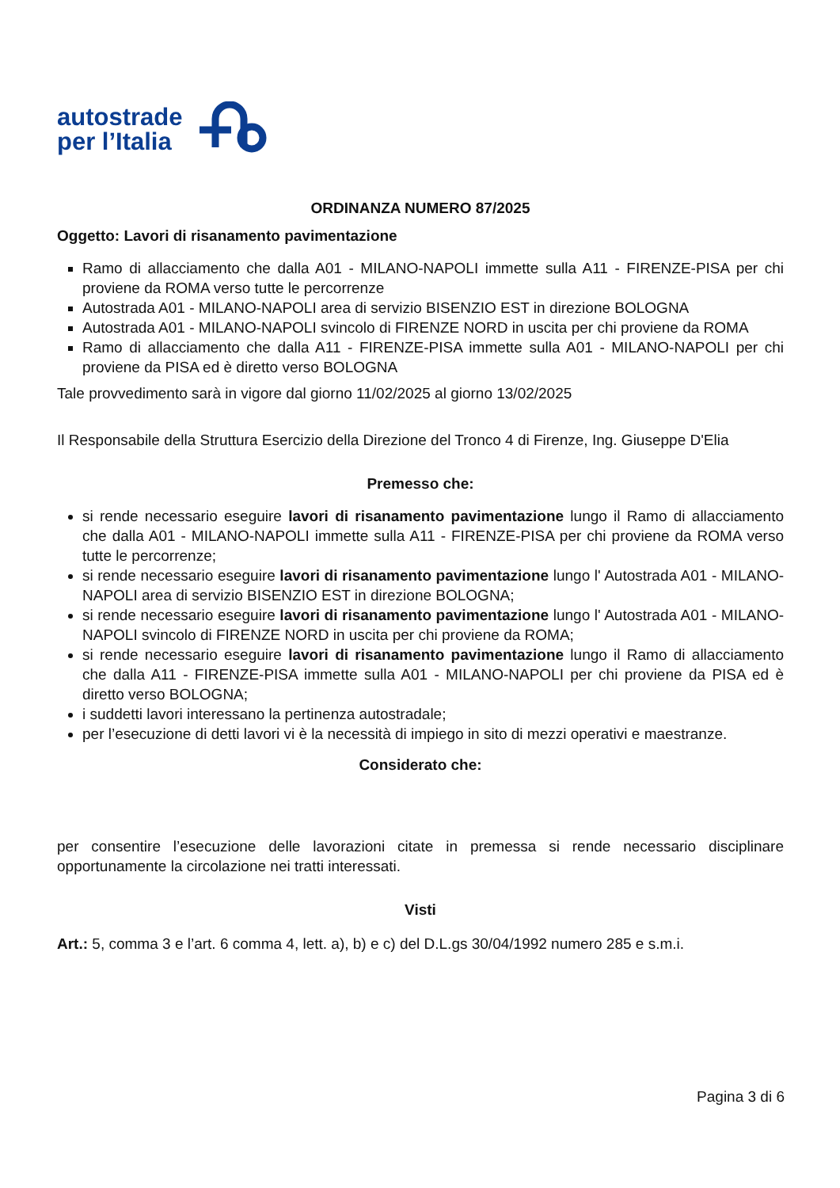autostrade
per l’Italia
ORDINANZA NUMERO 87/2025
Oggetto: Lavori di risanamento pavimentazione
Ramo di allacciamento che dalla A01 - MILANO-NAPOLI immette sulla A11 - FIRENZE-PISA per chi proviene da ROMA verso tutte le percorrenze
Autostrada A01 - MILANO-NAPOLI area di servizio BISENZIO EST in direzione BOLOGNA
Autostrada A01 - MILANO-NAPOLI svincolo di FIRENZE NORD in uscita per chi proviene da ROMA
Ramo di allacciamento che dalla A11 - FIRENZE-PISA immette sulla A01 - MILANO-NAPOLI per chi proviene da PISA ed è diretto verso BOLOGNA
Tale provvedimento sarà in vigore dal giorno 11/02/2025 al giorno 13/02/2025
Il Responsabile della Struttura Esercizio della Direzione del Tronco 4 di Firenze, Ing. Giuseppe D'Elia
Premesso che:
si rende necessario eseguire lavori di risanamento pavimentazione lungo il Ramo di allacciamento che dalla A01 - MILANO-NAPOLI immette sulla A11 - FIRENZE-PISA per chi proviene da ROMA verso tutte le percorrenze;
si rende necessario eseguire lavori di risanamento pavimentazione lungo l' Autostrada A01 - MILANO-NAPOLI area di servizio BISENZIO EST in direzione BOLOGNA;
si rende necessario eseguire lavori di risanamento pavimentazione lungo l' Autostrada A01 - MILANO-NAPOLI svincolo di FIRENZE NORD in uscita per chi proviene da ROMA;
si rende necessario eseguire lavori di risanamento pavimentazione lungo il Ramo di allacciamento che dalla A11 - FIRENZE-PISA immette sulla A01 - MILANO-NAPOLI per chi proviene da PISA ed è diretto verso BOLOGNA;
i suddetti lavori interessano la pertinenza autostradale;
per l’esecuzione di detti lavori vi è la necessità di impiego in sito di mezzi operativi e maestranze.
Considerato che:
per consentire l’esecuzione delle lavorazioni citate in premessa si rende necessario disciplinare opportunamente la circolazione nei tratti interessati.
Visti
Art.: 5, comma 3 e l’art. 6 comma 4, lett. a), b) e c) del D.L.gs 30/04/1992 numero 285 e s.m.i.
Pagina 3 di 6